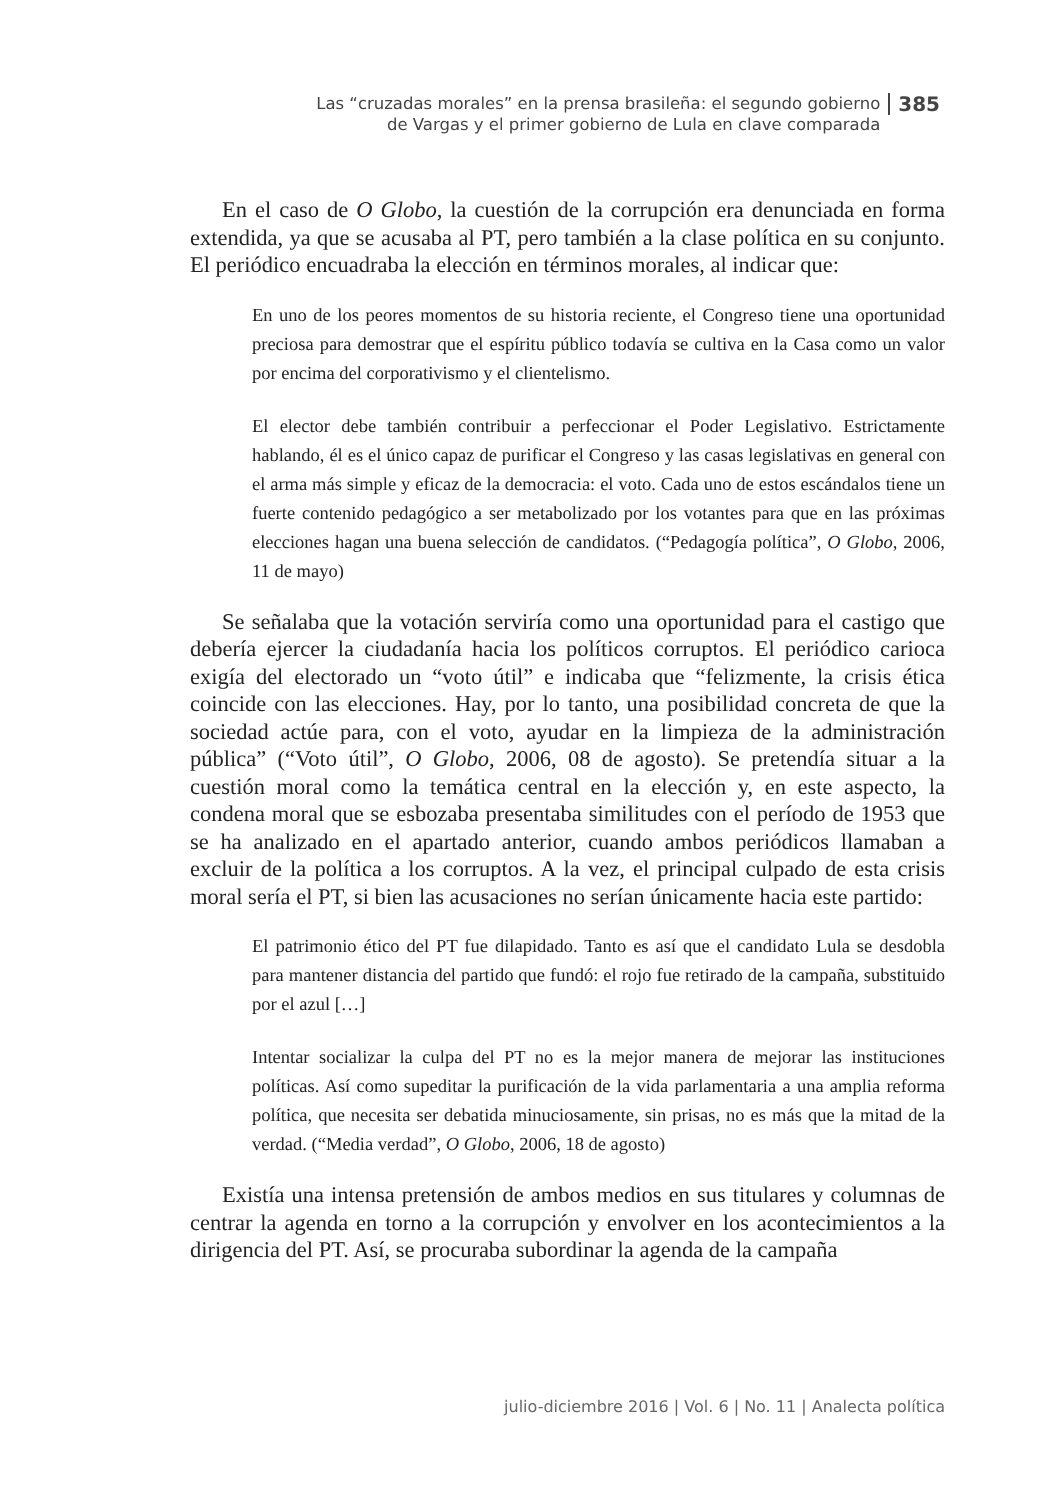Las “cruzadas morales” en la prensa brasileña: el segundo gobierno
de Vargas y el primer gobierno de Lula en clave comparada
385
En el caso de O Globo, la cuestión de la corrupción era denunciada en forma extendida, ya que se acusaba al PT, pero también a la clase política en su conjunto. El periódico encuadraba la elección en términos morales, al indicar que:
En uno de los peores momentos de su historia reciente, el Congreso tiene una oportunidad preciosa para demostrar que el espíritu público todavía se cultiva en la Casa como un valor por encima del corporativismo y el clientelismo.
El elector debe también contribuir a perfeccionar el Poder Legislativo. Estrictamente hablando, él es el único capaz de purificar el Congreso y las casas legislativas en general con el arma más simple y eficaz de la democracia: el voto. Cada uno de estos escándalos tiene un fuerte contenido pedagógico a ser metabolizado por los votantes para que en las próximas elecciones hagan una buena selección de candidatos. (“Pedagogía política”, O Globo, 2006, 11 de mayo)
Se señalaba que la votación serviría como una oportunidad para el castigo que debería ejercer la ciudadanía hacia los políticos corruptos. El periódico carioca exigía del electorado un “voto útil” e indicaba que “felizmente, la crisis ética coincide con las elecciones. Hay, por lo tanto, una posibilidad concreta de que la sociedad actúe para, con el voto, ayudar en la limpieza de la administración pública” (“Voto útil”, O Globo, 2006, 08 de agosto). Se pretendía situar a la cuestión moral como la temática central en la elección y, en este aspecto, la condena moral que se esbozaba presentaba similitudes con el período de 1953 que se ha analizado en el apartado anterior, cuando ambos periódicos llamaban a excluir de la política a los corruptos. A la vez, el principal culpado de esta crisis moral sería el PT, si bien las acusaciones no serían únicamente hacia este partido:
El patrimonio ético del PT fue dilapidado. Tanto es así que el candidato Lula se desdobla para mantener distancia del partido que fundó: el rojo fue retirado de la campaña, substituido por el azul […]
Intentar socializar la culpa del PT no es la mejor manera de mejorar las instituciones políticas. Así como supeditar la purificación de la vida parlamentaria a una amplia reforma política, que necesita ser debatida minuciosamente, sin prisas, no es más que la mitad de la verdad. (“Media verdad”, O Globo, 2006, 18 de agosto)
Existía una intensa pretensión de ambos medios en sus titulares y columnas de centrar la agenda en torno a la corrupción y envolver en los acontecimientos a la dirigencia del PT. Así, se procuraba subordinar la agenda de la campaña
julio-diciembre 2016 | Vol. 6 | No. 11 | Analecta política